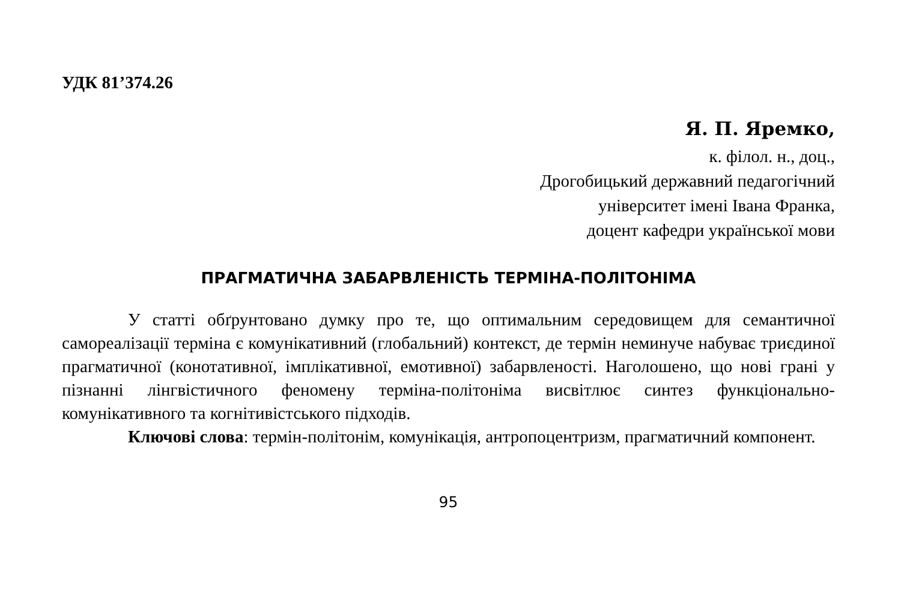УДК 81’374.26
Я. П. Яремко,
к. філол. н., доц.,
Дрогобицький державний педагогічний
університет імені Івана Франка,
доцент кафедри української мови
ПРАГМАТИЧНА ЗАБАРВЛЕНІСТЬ ТЕРМІНА-ПОЛІТОНІМА
У статті обґрунтовано думку про те, що оптимальним середовищем для семантичної самореалізації терміна є комунікативний (глобальний) контекст, де термін неминуче набуває триєдиної прагматичної (конотативної, імплікативної, емотивної) забарвленості. Наголошено, що нові грані у пізнанні лінгвістичного феномену терміна-політоніма висвітлює синтез функціонально-комунікативного та когнітивістського підходів.
Ключові слова: термін-політонім, комунікація, антропоцентризм, прагматичний компонент.
95